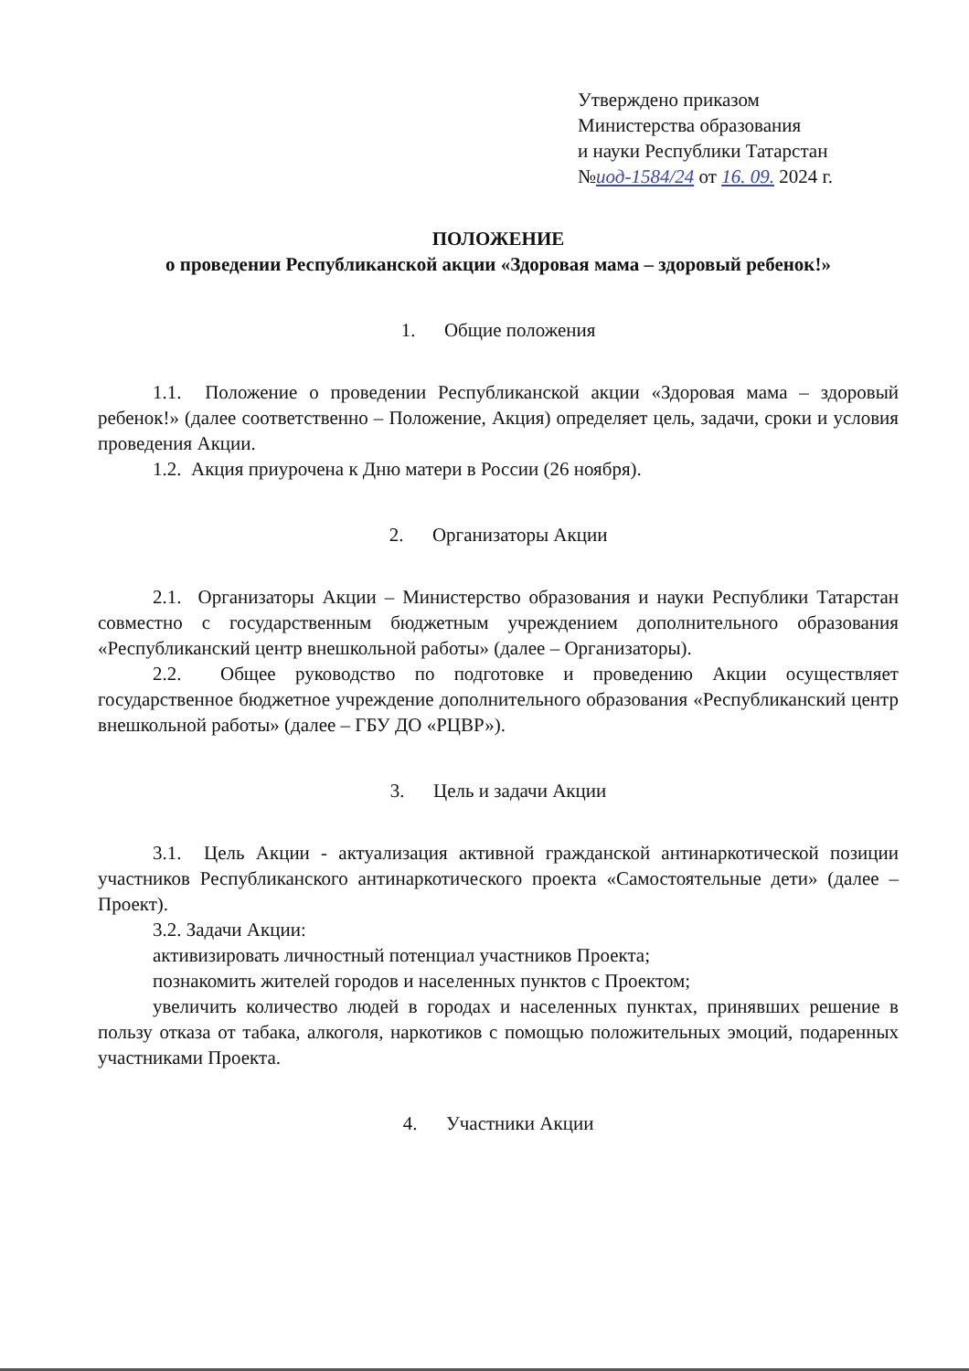Утверждено приказом
Министерства образования
и науки Республики Татарстан
№иод-1584/24 от 16. 09. 2024 г.
ПОЛОЖЕНИЕ
о проведении Республиканской акции «Здоровая мама – здоровый ребенок!»
1. Общие положения
1.1. Положение о проведении Республиканской акции «Здоровая мама – здоровый ребенок!» (далее соответственно – Положение, Акция) определяет цель, задачи, сроки и условия проведения Акции.
1.2. Акция приурочена к Дню матери в России (26 ноября).
2. Организаторы Акции
2.1. Организаторы Акции – Министерство образования и науки Республики Татарстан совместно с государственным бюджетным учреждением дополнительного образования «Республиканский центр внешкольной работы» (далее – Организаторы).
2.2. Общее руководство по подготовке и проведению Акции осуществляет государственное бюджетное учреждение дополнительного образования «Республиканский центр внешкольной работы» (далее – ГБУ ДО «РЦВР»).
3. Цель и задачи Акции
3.1. Цель Акции - актуализация активной гражданской антинаркотической позиции участников Республиканского антинаркотического проекта «Самостоятельные дети» (далее – Проект).
3.2. Задачи Акции:
активизировать личностный потенциал участников Проекта;
познакомить жителей городов и населенных пунктов с Проектом;
увеличить количество людей в городах и населенных пунктах, принявших решение в пользу отказа от табака, алкоголя, наркотиков с помощью положительных эмоций, подаренных участниками Проекта.
4. Участники Акции